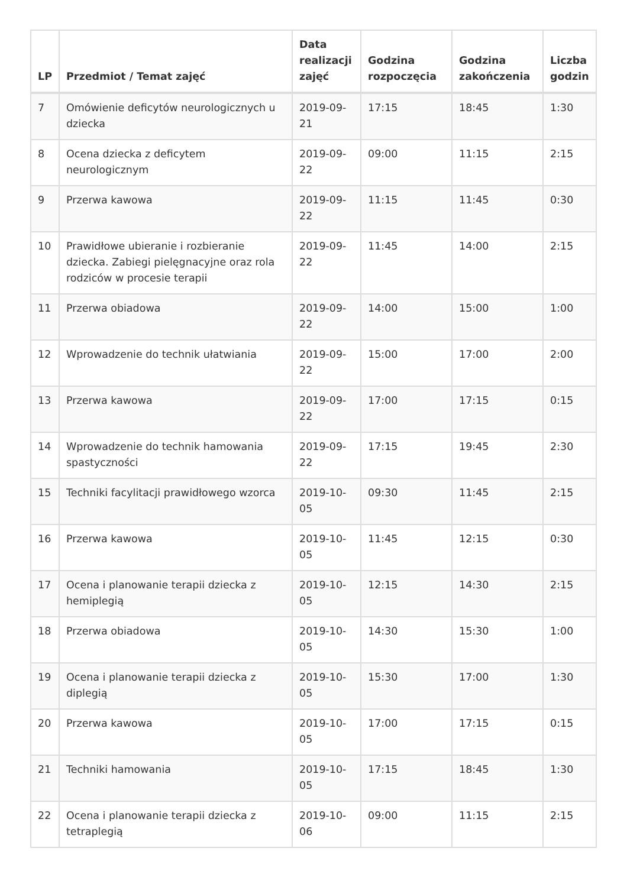| LP | Przedmiot / Temat zajęć | Data realizacji zajęć | Godzina rozpoczęcia | Godzina zakończenia | Liczba godzin |
| --- | --- | --- | --- | --- | --- |
| 7 | Omówienie deficytów neurologicznych u dziecka | 2019-09-21 | 17:15 | 18:45 | 1:30 |
| 8 | Ocena dziecka z deficytem neurologicznym | 2019-09-22 | 09:00 | 11:15 | 2:15 |
| 9 | Przerwa kawowa | 2019-09-22 | 11:15 | 11:45 | 0:30 |
| 10 | Prawidłowe ubieranie i rozbieranie dziecka. Zabiegi pielęgnacyjne oraz rola rodziców w procesie terapii | 2019-09-22 | 11:45 | 14:00 | 2:15 |
| 11 | Przerwa obiadowa | 2019-09-22 | 14:00 | 15:00 | 1:00 |
| 12 | Wprowadzenie do technik ułatwiania | 2019-09-22 | 15:00 | 17:00 | 2:00 |
| 13 | Przerwa kawowa | 2019-09-22 | 17:00 | 17:15 | 0:15 |
| 14 | Wprowadzenie do technik hamowania spastyczności | 2019-09-22 | 17:15 | 19:45 | 2:30 |
| 15 | Techniki facylitacji prawidłowego wzorca | 2019-10-05 | 09:30 | 11:45 | 2:15 |
| 16 | Przerwa kawowa | 2019-10-05 | 11:45 | 12:15 | 0:30 |
| 17 | Ocena i planowanie terapii dziecka z hemiplegią | 2019-10-05 | 12:15 | 14:30 | 2:15 |
| 18 | Przerwa obiadowa | 2019-10-05 | 14:30 | 15:30 | 1:00 |
| 19 | Ocena i planowanie terapii dziecka z diplegią | 2019-10-05 | 15:30 | 17:00 | 1:30 |
| 20 | Przerwa kawowa | 2019-10-05 | 17:00 | 17:15 | 0:15 |
| 21 | Techniki hamowania | 2019-10-05 | 17:15 | 18:45 | 1:30 |
| 22 | Ocena i planowanie terapii dziecka z tetraplegią | 2019-10-06 | 09:00 | 11:15 | 2:15 |